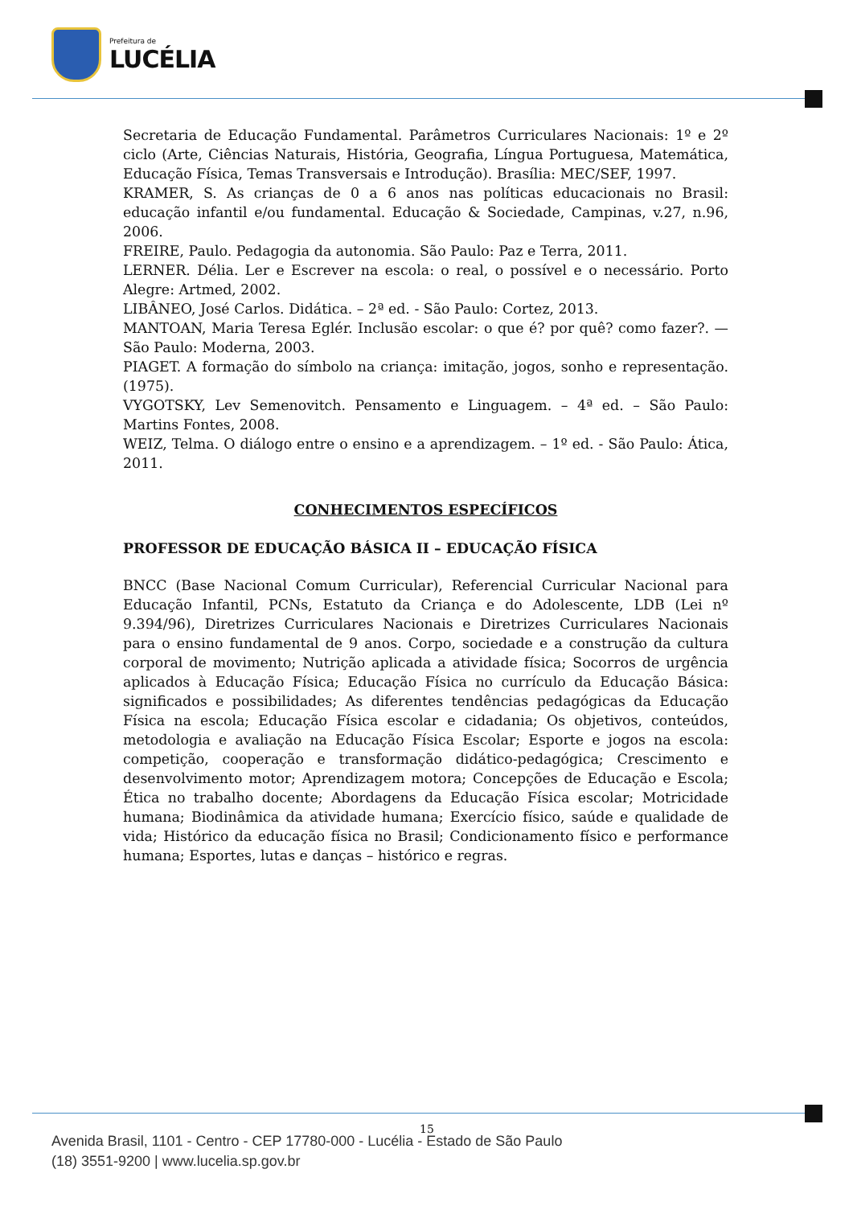Prefeitura de
LUCÉLIA
Secretaria de Educação Fundamental. Parâmetros Curriculares Nacionais: 1º e 2º ciclo (Arte, Ciências Naturais, História, Geografia, Língua Portuguesa, Matemática, Educação Física, Temas Transversais e Introdução). Brasília: MEC/SEF, 1997.
KRAMER, S. As crianças de 0 a 6 anos nas políticas educacionais no Brasil: educação infantil e/ou fundamental. Educação & Sociedade, Campinas, v.27, n.96, 2006.
FREIRE, Paulo. Pedagogia da autonomia. São Paulo: Paz e Terra, 2011.
LERNER. Délia. Ler e Escrever na escola: o real, o possível e o necessário. Porto Alegre: Artmed, 2002.
LIBÂNEO, José Carlos. Didática. – 2ª ed. - São Paulo: Cortez, 2013.
MANTOAN, Maria Teresa Eglér. Inclusão escolar: o que é? por quê? como fazer?. — São Paulo: Moderna, 2003.
PIAGET. A formação do símbolo na criança: imitação, jogos, sonho e representação. (1975).
VYGOTSKY, Lev Semenovitch. Pensamento e Linguagem. – 4ª ed. – São Paulo: Martins Fontes, 2008.
WEIZ, Telma. O diálogo entre o ensino e a aprendizagem. – 1º ed. - São Paulo: Ática, 2011.
CONHECIMENTOS ESPECÍFICOS
PROFESSOR DE EDUCAÇÃO BÁSICA II – EDUCAÇÃO FÍSICA
BNCC (Base Nacional Comum Curricular), Referencial Curricular Nacional para Educação Infantil, PCNs, Estatuto da Criança e do Adolescente, LDB (Lei nº 9.394/96), Diretrizes Curriculares Nacionais e Diretrizes Curriculares Nacionais para o ensino fundamental de 9 anos. Corpo, sociedade e a construção da cultura corporal de movimento; Nutrição aplicada a atividade física; Socorros de urgência aplicados à Educação Física; Educação Física no currículo da Educação Básica: significados e possibilidades; As diferentes tendências pedagógicas da Educação Física na escola; Educação Física escolar e cidadania; Os objetivos, conteúdos, metodologia e avaliação na Educação Física Escolar; Esporte e jogos na escola: competição, cooperação e transformação didático-pedagógica; Crescimento e desenvolvimento motor; Aprendizagem motora; Concepções de Educação e Escola; Ética no trabalho docente; Abordagens da Educação Física escolar; Motricidade humana; Biodinâmica da atividade humana; Exercício físico, saúde e qualidade de vida; Histórico da educação física no Brasil; Condicionamento físico e performance humana; Esportes, lutas e danças – histórico e regras.
15
Avenida Brasil, 1101 - Centro - CEP 17780-000 - Lucélia - Estado de São Paulo
(18) 3551-9200 | www.lucelia.sp.gov.br